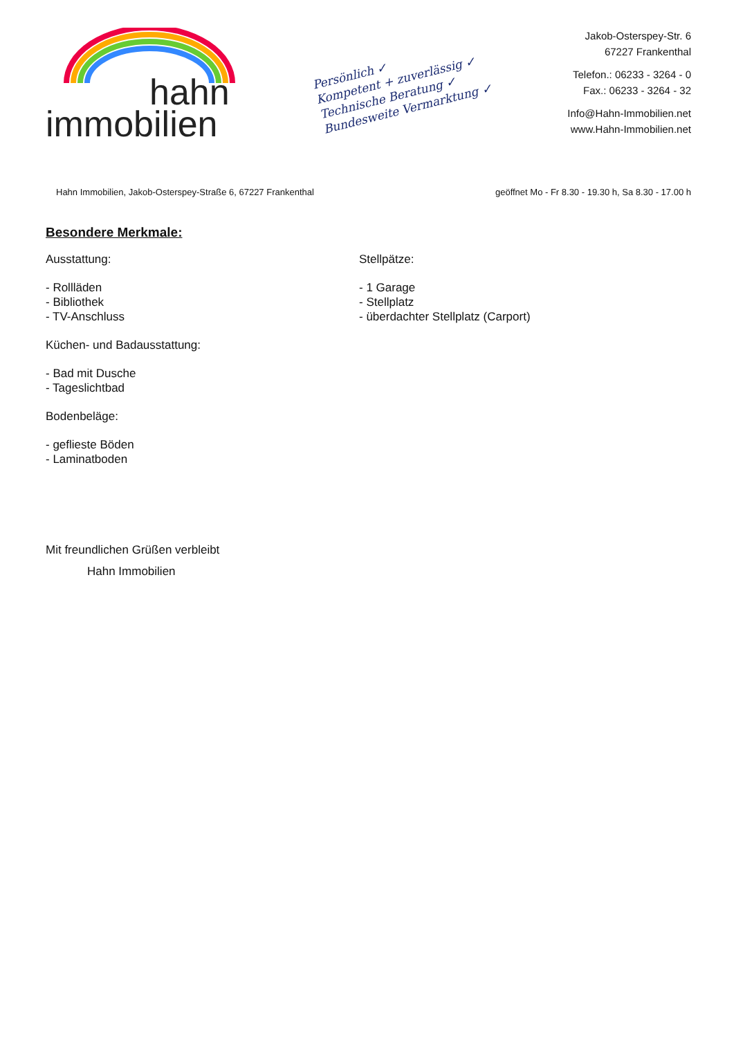hahn
immobilien
Persönlich ✓
Kompetent + zuverlässig ✓
Technische Beratung ✓
Bundesweite Vermarktung ✓
Jakob-Osterspey-Str. 6
67227 Frankenthal
Telefon.: 06233 - 3264 - 0
Fax.: 06233 - 3264 - 32
Info@Hahn-Immobilien.net
www.Hahn-Immobilien.net
Hahn Immobilien, Jakob-Osterspey-Straße 6, 67227 Frankenthal geöffnet Mo - Fr 8.30 - 19.30 h, Sa 8.30 - 17.00 h
Besondere Merkmale:
Ausstattung:
- Rollläden
- Bibliothek
- TV-Anschluss
Küchen- und Badausstattung:
- Bad mit Dusche
- Tageslichtbad
Bodenbeläge:
- geflieste Böden
- Laminatboden
Stellpätze:
- 1 Garage
- Stellplatz
- überdachter Stellplatz (Carport)
Mit freundlichen Grüßen verbleibt
Hahn Immobilien